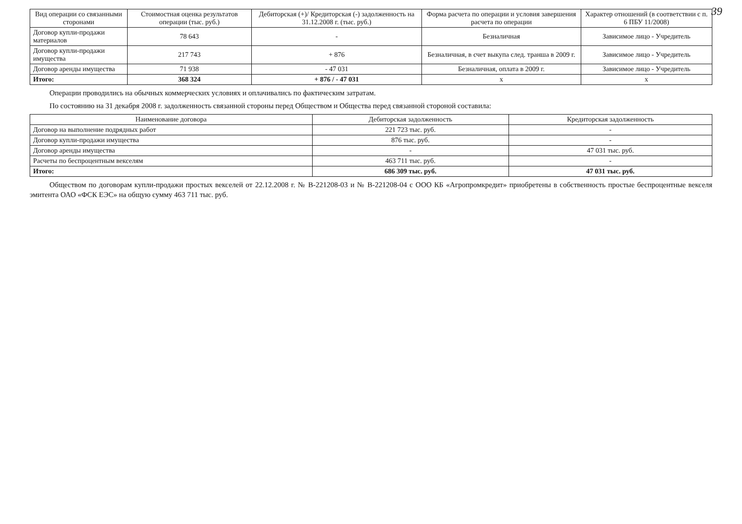39
| Вид операции со связанными сторонами | Стоимостная оценка результатов операции (тыс. руб.) | Дебиторская (+)/ Кредиторская (-) задолженность на 31.12.2008 г. (тыс. руб.) | Форма расчета по операции и условия завершения расчета по операции | Характер отношений (в соответствии с п. 6 ПБУ 11/2008) |
| --- | --- | --- | --- | --- |
| Договор купли-продажи материалов | 78 643 | - | Безналичная | Зависимое лицо - Учредитель |
| Договор купли-продажи имущества | 217 743 | + 876 | Безналичная, в счет выкупа след. транша в 2009 г. | Зависимое лицо - Учредитель |
| Договор аренды имущества | 71 938 | - 47 031 | Безналичная, оплата в 2009 г. | Зависимое лицо - Учредитель |
| Итого: | 368 324 | + 876 / - 47 031 | х | х |
Операции проводились на обычных коммерческих условиях и оплачивались по фактическим затратам.
По состоянию на 31 декабря 2008 г. задолженность связанной стороны перед Обществом и Общества перед связанной стороной составила:
| Наименование договора | Дебиторская задолженность | Кредиторская задолженность |
| --- | --- | --- |
| Договор на выполнение подрядных работ | 221 723 тыс. руб. | - |
| Договор купли-продажи имущества | 876 тыс. руб. | - |
| Договор аренды имущества | - | 47 031 тыс. руб. |
| Расчеты по беспроцентным векселям | 463 711 тыс. руб. | - |
| Итого: | 686 309 тыс. руб. | 47 031 тыс. руб. |
Обществом по договорам купли-продажи простых векселей от 22.12.2008 г. № В-221208-03 и № В-221208-04 с ООО КБ «Агропромкредит» приобретены в собственность простые беспроцентные векселя эмитента ОАО «ФСК ЕЭС» на общую сумму 463 711 тыс. руб.